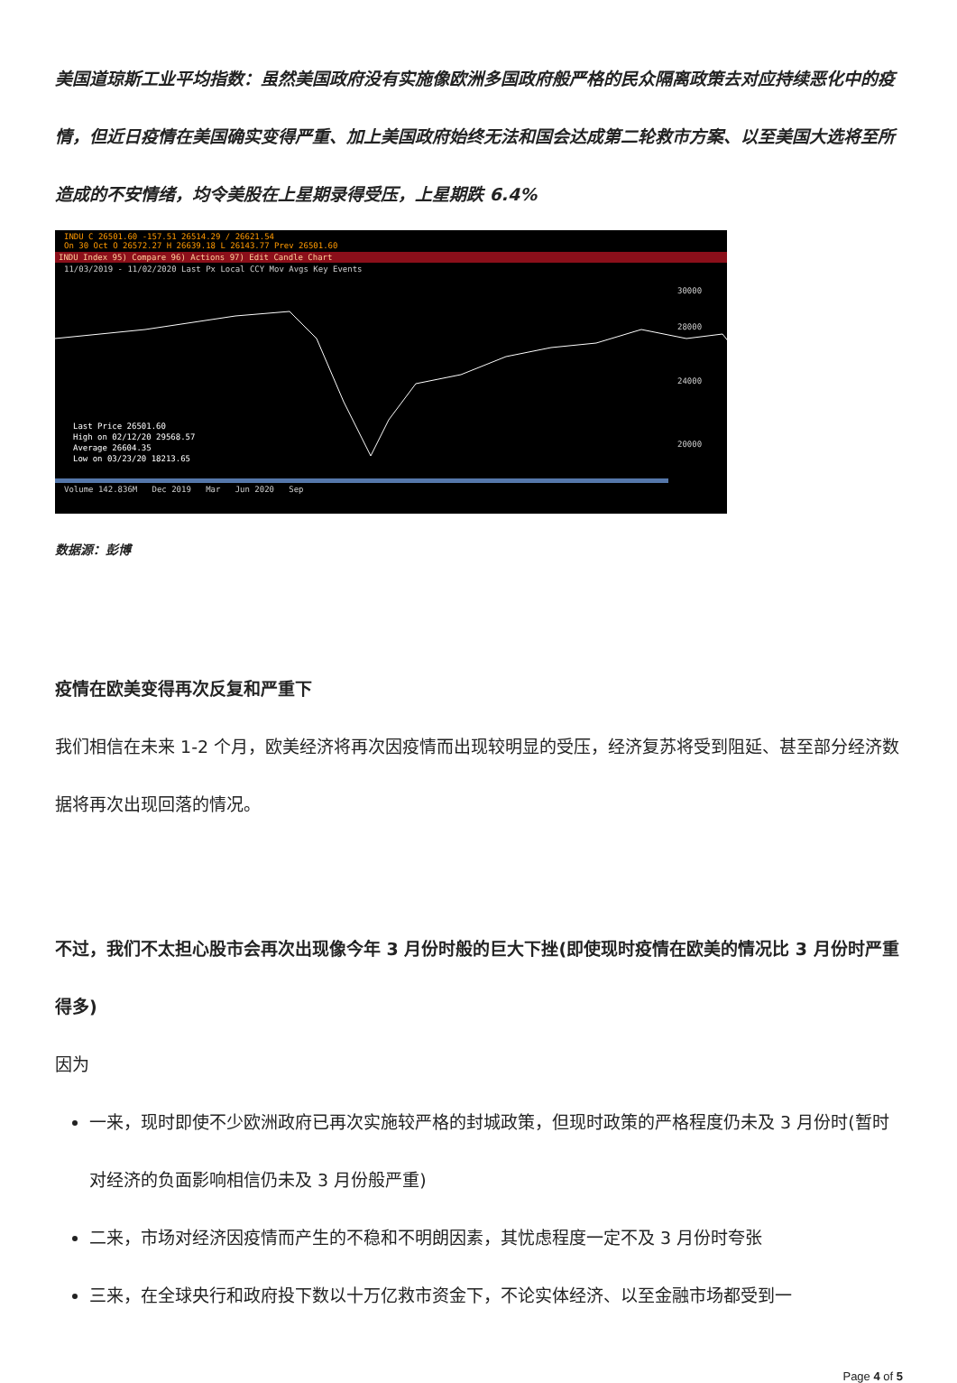美国道琼斯工业平均指数：虽然美国政府没有实施像欧洲多国政府般严格的民众隔离政策去对应持续恶化中的疫情，但近日疫情在美国确实变得严重、加上美国政府始终无法和国会达成第二轮救市方案、以至美国大选将至所造成的不安情绪，均令美股在上星期录得受压，上星期跌 6.4%
INDU C 26501.60 -157.51 26514.29 / 26621.54
On 30 Oct O 26572.27 H 26639.18 L 26143.77 Prev 26501.60
INDU Index 95) Compare 96) Actions 97) Edit Candle Chart
11/03/2019 - 11/02/2020 Last Px Local CCY Mov Avgs Key Events
30000
28000
24000
20000
Last Price 26501.60
High on 02/12/20 29568.57
Average 26604.35
Low on 03/23/20 18213.65
Volume 142.836M Dec 2019 Mar Jun 2020 Sep
数据源：彭博
疫情在欧美变得再次反复和严重下
我们相信在未来 1-2 个月，欧美经济将再次因疫情而出现较明显的受压，经济复苏将受到阻延、甚至部分经济数据将再次出现回落的情况。
不过，我们不太担心股市会再次出现像今年 3 月份时般的巨大下挫(即使现时疫情在欧美的情况比 3 月份时严重得多)
因为
一来，现时即使不少欧洲政府已再次实施较严格的封城政策，但现时政策的严格程度仍未及 3 月份时(暂时对经济的负面影响相信仍未及 3 月份般严重)
二来，市场对经济因疫情而产生的不稳和不明朗因素，其忧虑程度一定不及 3 月份时夸张
三来，在全球央行和政府投下数以十万亿救市资金下，不论实体经济、以至金融市场都受到一
Page 4 of 5